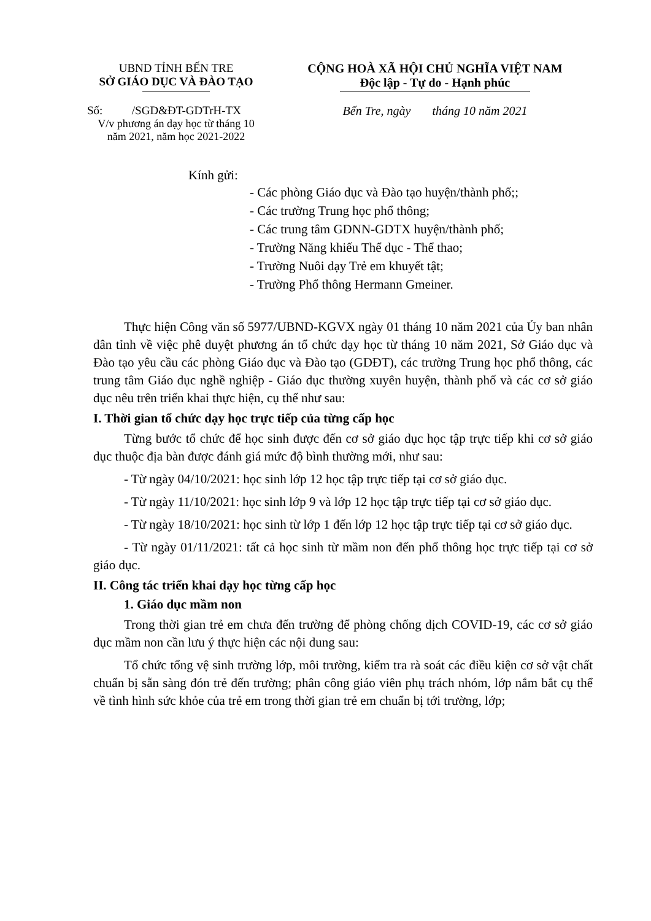UBND TỈNH BẾN TRE
SỞ GIÁO DỤC VÀ ĐÀO TẠO
Số: /SGD&ĐT-GDTrH-TX
V/v phương án dạy học từ tháng 10
năm 2021, năm học 2021-2022
CỘNG HOÀ XÃ HỘI CHỦ NGHĨA VIỆT NAM
Độc lập - Tự do - Hạnh phúc
Bến Tre, ngày tháng 10 năm 2021
Kính gửi:
- Các phòng Giáo dục và Đào tạo huyện/thành phố;;
- Các trường Trung học phổ thông;
- Các trung tâm GDNN-GDTX huyện/thành phố;
- Trường Năng khiếu Thể dục - Thể thao;
- Trường Nuôi dạy Trẻ em khuyết tật;
- Trường Phổ thông Hermann Gmeiner.
Thực hiện Công văn số 5977/UBND-KGVX ngày 01 tháng 10 năm 2021 của Ủy ban nhân dân tỉnh về việc phê duyệt phương án tổ chức dạy học từ tháng 10 năm 2021, Sở Giáo dục và Đào tạo yêu cầu các phòng Giáo dục và Đào tạo (GDĐT), các trường Trung học phổ thông, các trung tâm Giáo dục nghề nghiệp - Giáo dục thường xuyên huyện, thành phố và các cơ sở giáo dục nêu trên triển khai thực hiện, cụ thể như sau:
I. Thời gian tổ chức dạy học trực tiếp của từng cấp học
Từng bước tổ chức để học sinh được đến cơ sở giáo dục học tập trực tiếp khi cơ sở giáo dục thuộc địa bàn được đánh giá mức độ bình thường mới, như sau:
- Từ ngày 04/10/2021: học sinh lớp 12 học tập trực tiếp tại cơ sở giáo dục.
- Từ ngày 11/10/2021: học sinh lớp 9 và lớp 12 học tập trực tiếp tại cơ sở giáo dục.
- Từ ngày 18/10/2021: học sinh từ lớp 1 đến lớp 12 học tập trực tiếp tại cơ sở giáo dục.
- Từ ngày 01/11/2021: tất cả học sinh từ mầm non đến phổ thông học trực tiếp tại cơ sở giáo dục.
II. Công tác triển khai dạy học từng cấp học
1. Giáo dục mầm non
Trong thời gian trẻ em chưa đến trường để phòng chống dịch COVID-19, các cơ sở giáo dục mầm non cần lưu ý thực hiện các nội dung sau:
Tổ chức tổng vệ sinh trường lớp, môi trường, kiểm tra rà soát các điều kiện cơ sở vật chất chuẩn bị sẵn sàng đón trẻ đến trường; phân công giáo viên phụ trách nhóm, lớp nắm bắt cụ thể về tình hình sức khỏe của trẻ em trong thời gian trẻ em chuẩn bị tới trường, lớp;